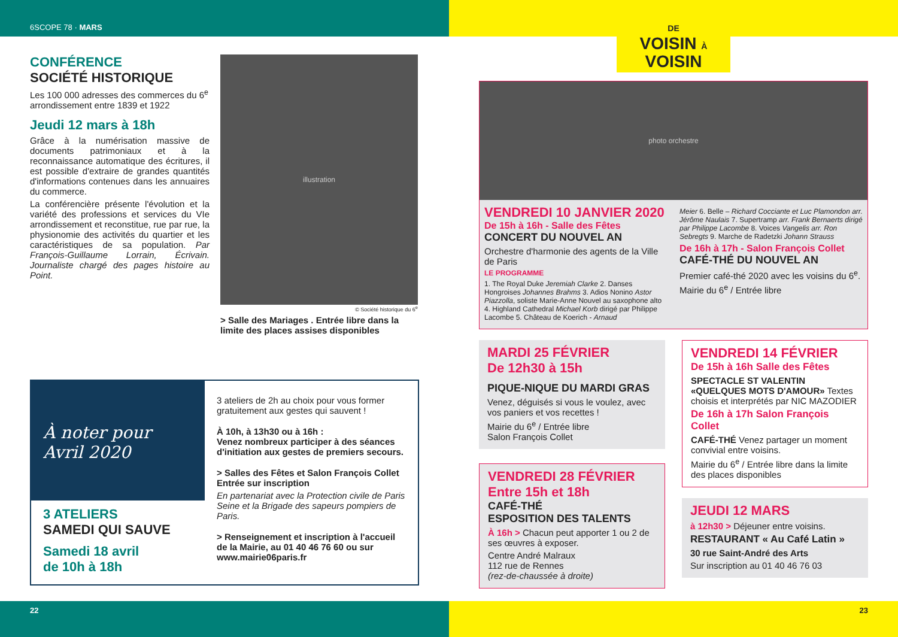6SCOPE 78 · MARS
DE
VOISIN À
VOISIN
CONFÉRENCE
SOCIÉTÉ HISTORIQUE
Les 100 000 adresses des commerces du 6<sup>e</sup> arrondissement entre 1839 et 1922
Jeudi 12 mars à 18h
Grâce à la numérisation massive de documents patrimoniaux et à la reconnaissance automatique des écritures, il est possible d'extraire de grandes quantités d'informations contenues dans les annuaires du commerce.
La conférencière présente l'évolution et la variété des professions et services du VIe arrondissement et reconstitue, rue par rue, la physionomie des activités du quartier et les caractéristiques de sa population. Par François-Guillaume Lorrain, Écrivain. Journaliste chargé des pages histoire au Point.
illustration
© Société historique du 6<sup>e</sup>
> Salle des Mariages . Entrée libre dans la limite des places assises disponibles
À noter pour
Avril 2020
3 ATELIERS
SAMEDI QUI SAUVE
Samedi 18 avril
de 10h à 18h
3 ateliers de 2h au choix pour vous former gratuitement aux gestes qui sauvent !
À 10h, à 13h30 ou à 16h :
Venez nombreux participer à des séances d'initiation aux gestes de premiers secours.
> Salles des Fêtes et Salon François Collet Entrée sur inscription
En partenariat avec la Protection civile de Paris Seine et la Brigade des sapeurs pompiers de Paris.
> Renseignement et inscription à l'accueil de la Mairie, au 01 40 46 76 60 ou sur www.mairie06paris.fr
photo orchestre
VENDREDI 10 JANVIER 2020
De 15h à 16h - Salle des Fêtes
CONCERT DU NOUVEL AN
Orchestre d'harmonie des agents de la Ville de Paris
LE PROGRAMME
1. The Royal Duke Jeremiah Clarke 2. Danses Hongroises Johannes Brahms 3. Adios Nonino Astor Piazzolla, soliste Marie-Anne Nouvel au saxophone alto 4. Highland Cathedral Michael Korb dirigé par Philippe Lacombe 5. Château de Koerich - Arnaud
Meier 6. Belle – Richard Cocciante et Luc Plamondon arr. Jérôme Naulais 7. Supertramp arr. Frank Bernaerts dirigé par Philippe Lacombe 8. Voices Vangelis arr. Ron Sebregts 9. Marche de Radetzki Johann Strauss
De 16h à 17h - Salon François Collet
CAFÉ-THÉ DU NOUVEL AN
Premier café-thé 2020 avec les voisins du 6<sup>e</sup>.
Mairie du 6<sup>e</sup> / Entrée libre
MARDI 25 FÉVRIER
De 12h30 à 15h
PIQUE-NIQUE DU MARDI GRAS
Venez, déguisés si vous le voulez, avec vos paniers et vos recettes !
Mairie du 6<sup>e</sup> / Entrée libre
Salon François Collet
VENDREDI 28 FÉVRIER
Entre 15h et 18h
CAFÉ-THÉ
ESPOSITION DES TALENTS
À 16h > Chacun peut apporter 1 ou 2 de ses œuvres à exposer.
Centre André Malraux
112 rue de Rennes
(rez-de-chaussée à droite)
VENDREDI 14 FÉVRIER
De 15h à 16h Salle des Fêtes
SPECTACLE ST VALENTIN «QUELQUES MOTS D'AMOUR» Textes choisis et interprétés par NIC MAZODIER
De 16h à 17h Salon François Collet
CAFÉ-THÉ Venez partager un moment convivial entre voisins.
Mairie du 6<sup>e</sup> / Entrée libre dans la limite des places disponibles
JEUDI 12 MARS
à 12h30 > Déjeuner entre voisins.
RESTAURANT « Au Café Latin »
30 rue Saint-André des Arts
Sur inscription au 01 40 46 76 03
22 23